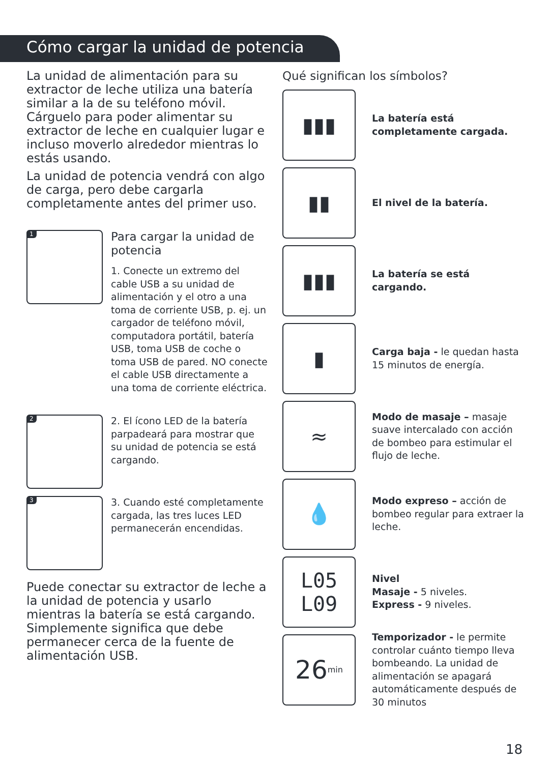Cómo cargar la unidad de potencia
La unidad de alimentación para su extractor de leche utiliza una batería similar a la de su teléfono móvil. Cárguelo para poder alimentar su extractor de leche en cualquier lugar e incluso moverlo alrededor mientras lo estás usando.
La unidad de potencia vendrá con algo de carga, pero debe cargarla completamente antes del primer uso.
1
Para cargar la unidad de potencia
1. Conecte un extremo del cable USB a su unidad de alimentación y el otro a una toma de corriente USB, p. ej. un cargador de teléfono móvil, computadora portátil, batería USB, toma USB de coche o toma USB de pared. NO conecte el cable USB directamente a una toma de corriente eléctrica.
2
2. El ícono LED de la batería parpadeará para mostrar que su unidad de potencia se está cargando.
3
3. Cuando esté completamente cargada, las tres luces LED permanecerán encendidas.
Puede conectar su extractor de leche a la unidad de potencia y usarlo mientras la batería se está cargando. Simplemente significa que debe permanecer cerca de la fuente de alimentación USB.
Qué significan los símbolos?
▮▮▮
La batería está completamente cargada.
▮▮
El nivel de la batería.
▮▮▮
La batería se está cargando.
▮
Carga baja - le quedan hasta 15 minutos de energía.
≈
Modo de masaje – masaje suave intercalado con acción de bombeo para estimular el flujo de leche.
💧
Modo expreso – acción de bombeo regular para extraer la leche.
L05
L09
Nivel
Masaje - 5 niveles.
Express - 9 niveles.
26 min
Temporizador - le permite controlar cuánto tiempo lleva bombeando. La unidad de alimentación se apagará automáticamente después de 30 minutos
18